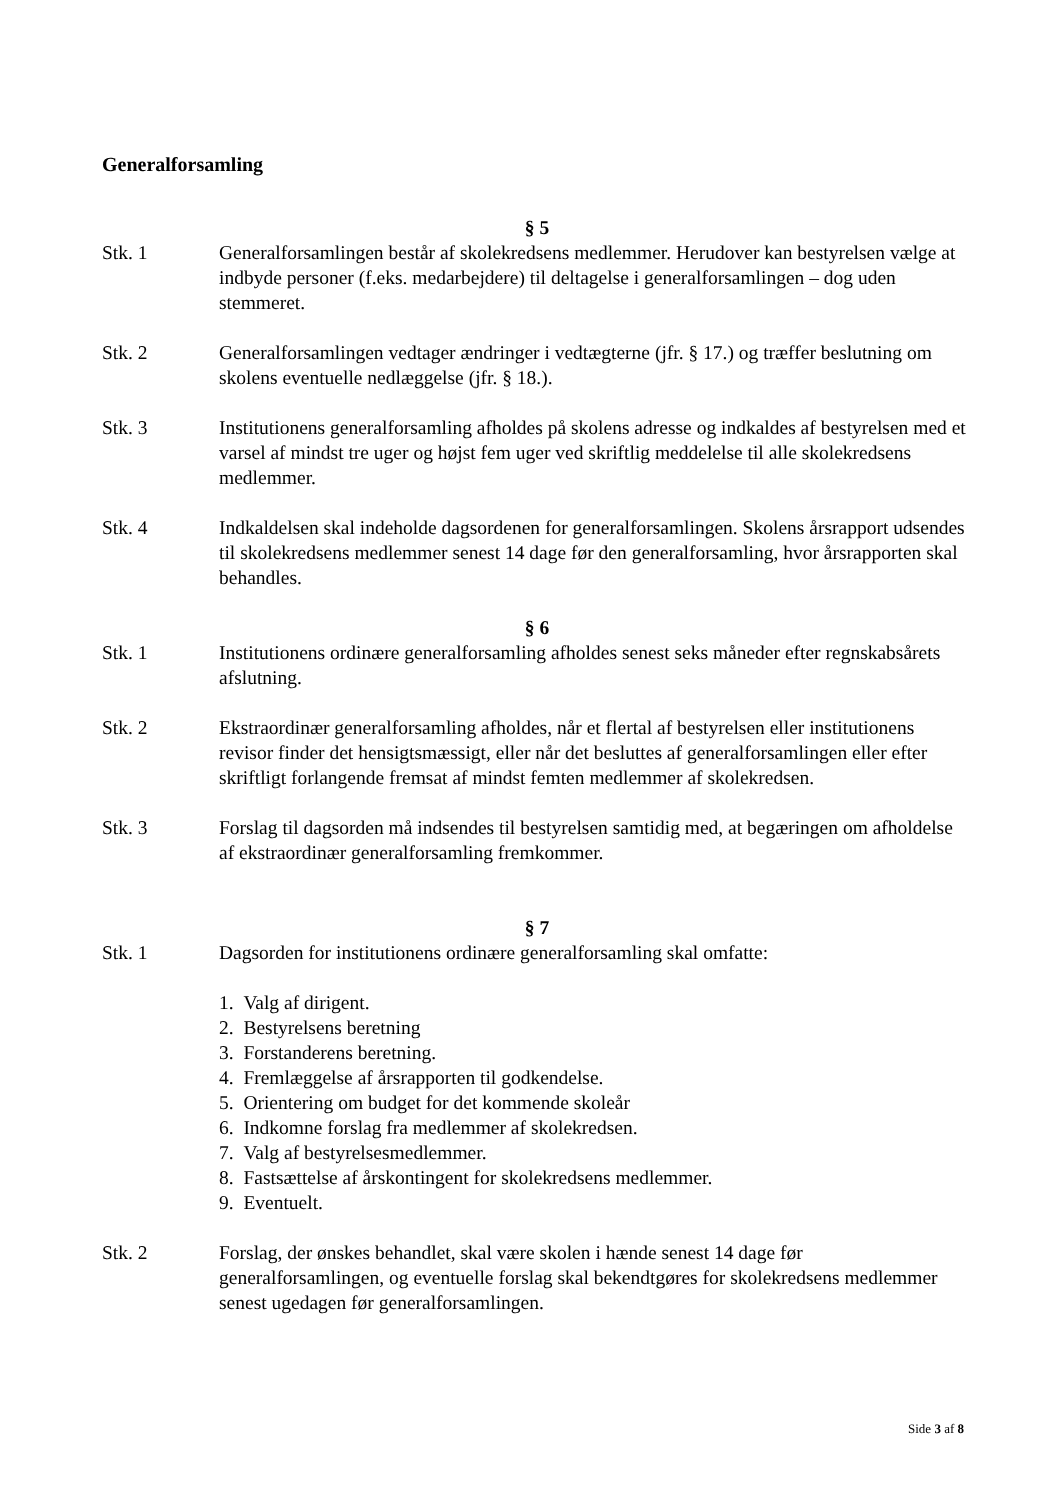Generalforsamling
§ 5
Stk. 1 Generalforsamlingen består af skolekredsens medlemmer. Herudover kan bestyrelsen vælge at indbyde personer (f.eks. medarbejdere) til deltagelse i generalforsamlingen – dog uden stemmeret.
Stk. 2 Generalforsamlingen vedtager ændringer i vedtægterne (jfr. § 17.) og træffer beslutning om skolens eventuelle nedlæggelse (jfr. § 18.).
Stk. 3 Institutionens generalforsamling afholdes på skolens adresse og indkaldes af bestyrelsen med et varsel af mindst tre uger og højst fem uger ved skriftlig meddelelse til alle skolekredsens medlemmer.
Stk. 4 Indkaldelsen skal indeholde dagsordenen for generalforsamlingen. Skolens årsrapport udsendes til skolekredsens medlemmer senest 14 dage før den generalforsamling, hvor årsrapporten skal behandles.
§ 6
Stk. 1 Institutionens ordinære generalforsamling afholdes senest seks måneder efter regnskabsårets afslutning.
Stk. 2 Ekstraordinær generalforsamling afholdes, når et flertal af bestyrelsen eller institutionens revisor finder det hensigtsmæssigt, eller når det besluttes af generalforsamlingen eller efter skriftligt forlangende fremsat af mindst femten medlemmer af skolekredsen.
Stk. 3 Forslag til dagsorden må indsendes til bestyrelsen samtidig med, at begæringen om afholdelse af ekstraordinær generalforsamling fremkommer.
§ 7
Stk. 1 Dagsorden for institutionens ordinære generalforsamling skal omfatte:
1. Valg af dirigent.
2. Bestyrelsens beretning
3. Forstanderens beretning.
4. Fremlæggelse af årsrapporten til godkendelse.
5. Orientering om budget for det kommende skoleår
6. Indkomne forslag fra medlemmer af skolekredsen.
7. Valg af bestyrelsesmedlemmer.
8. Fastsættelse af årskontingent for skolekredsens medlemmer.
9. Eventuelt.
Stk. 2 Forslag, der ønskes behandlet, skal være skolen i hænde senest 14 dage før generalforsamlingen, og eventuelle forslag skal bekendtgøres for skolekredsens medlemmer senest ugedagen før generalforsamlingen.
Side 3 af 8